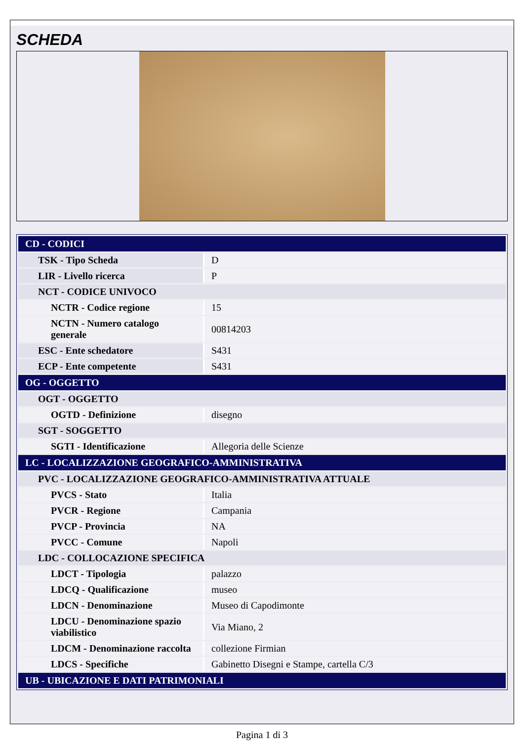SCHEDA
| CD - CODICI | |
| TSK - Tipo Scheda | D |
| LIR - Livello ricerca | P |
| NCT - CODICE UNIVOCO | |
| NCTR - Codice regione | 15 |
| NCTN - Numero catalogo generale | 00814203 |
| ESC - Ente schedatore | S431 |
| ECP - Ente competente | S431 |
| OG - OGGETTO | |
| OGT - OGGETTO | |
| OGTD - Definizione | disegno |
| SGT - SOGGETTO | |
| SGTI - Identificazione | Allegoria delle Scienze |
| LC - LOCALIZZAZIONE GEOGRAFICO-AMMINISTRATIVA | |
| PVC - LOCALIZZAZIONE GEOGRAFICO-AMMINISTRATIVA ATTUALE | |
| PVCS - Stato | Italia |
| PVCR - Regione | Campania |
| PVCP - Provincia | NA |
| PVCC - Comune | Napoli |
| LDC - COLLOCAZIONE SPECIFICA | |
| LDCT - Tipologia | palazzo |
| LDCQ - Qualificazione | museo |
| LDCN - Denominazione | Museo di Capodimonte |
| LDCU - Denominazione spazio viabilistico | Via Miano, 2 |
| LDCM - Denominazione raccolta | collezione Firmian |
| LDCS - Specifiche | Gabinetto Disegni e Stampe, cartella C/3 |
| UB - UBICAZIONE E DATI PATRIMONIALI | |
Pagina 1 di 3